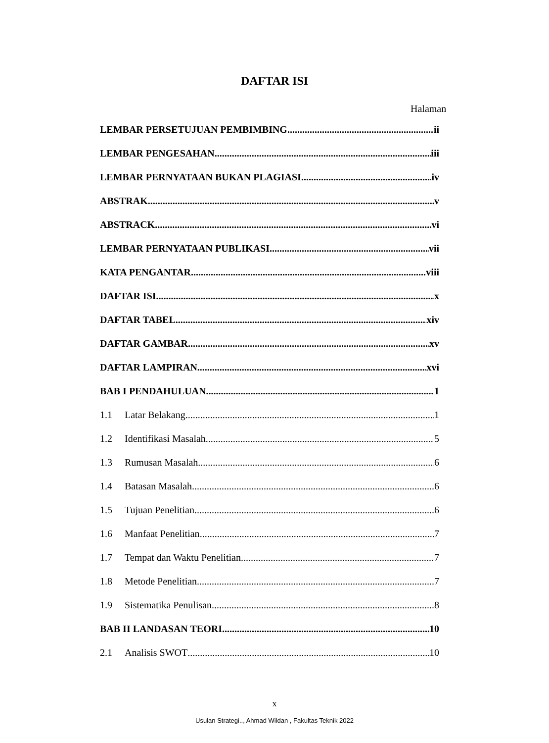DAFTAR ISI
Halaman
LEMBAR PERSETUJUAN PEMBIMBING ii
LEMBAR PENGESAHAN iii
LEMBAR PERNYATAAN BUKAN PLAGIASI iv
ABSTRAK v
ABSTRACK vi
LEMBAR PERNYATAAN PUBLIKASI vii
KATA PENGANTAR viii
DAFTAR ISI x
DAFTAR TABEL xiv
DAFTAR GAMBAR xv
DAFTAR LAMPIRAN xvi
BAB I PENDAHULUAN 1
1.1 Latar Belakang 1
1.2 Identifikasi Masalah 5
1.3 Rumusan Masalah 6
1.4 Batasan Masalah 6
1.5 Tujuan Penelitian 6
1.6 Manfaat Penelitian 7
1.7 Tempat dan Waktu Penelitian 7
1.8 Metode Penelitian 7
1.9 Sistematika Penulisan 8
BAB II LANDASAN TEORI 10
2.1 Analisis SWOT 10
x
Usulan Strategi.., Ahmad Wildan , Fakultas Teknik 2022